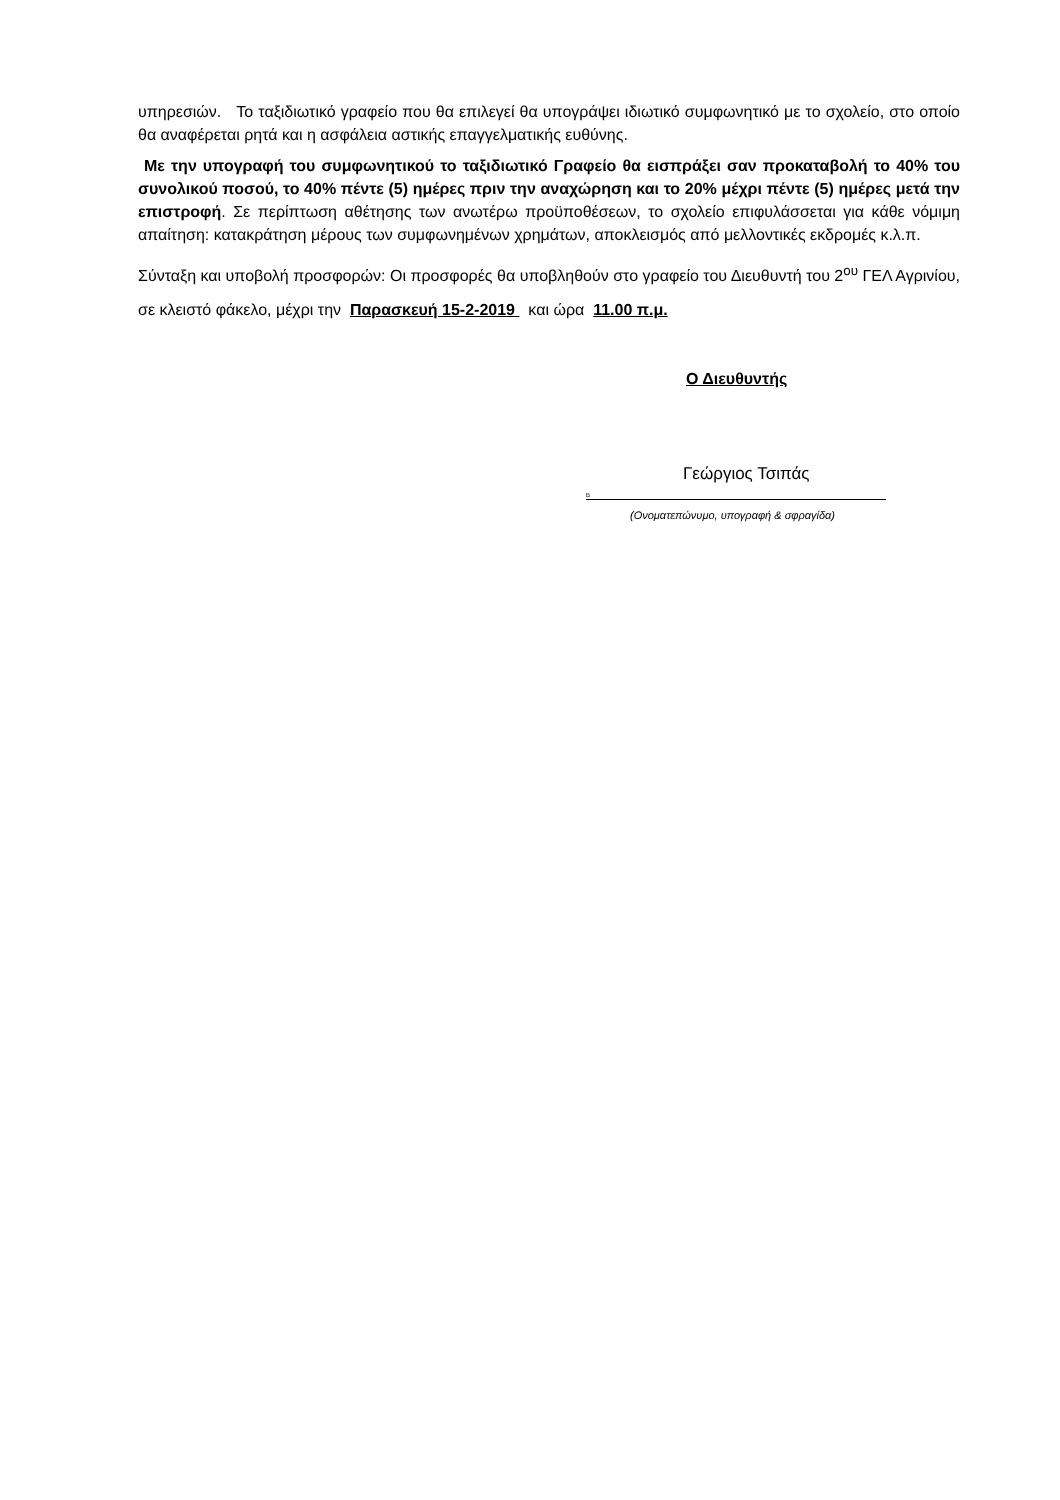υπηρεσιών. Το ταξιδιωτικό γραφείο που θα επιλεγεί θα υπογράψει ιδιωτικό συμφωνητικό με το σχολείο, στο οποίο θα αναφέρεται ρητά και η ασφάλεια αστικής επαγγελματικής ευθύνης.
Με την υπογραφή του συμφωνητικού το ταξιδιωτικό Γραφείο θα εισπράξει σαν προκαταβολή το 40% του συνολικού ποσού, το 40% πέντε (5) ημέρες πριν την αναχώρηση και το 20% μέχρι πέντε (5) ημέρες μετά την επιστροφή. Σε περίπτωση αθέτησης των ανωτέρω προϋποθέσεων, το σχολείο επιφυλάσσεται για κάθε νόμιμη απαίτηση: κατακράτηση μέρους των συμφωνημένων χρημάτων, αποκλεισμός από μελλοντικές εκδρομές κ.λ.π.
Σύνταξη και υποβολή προσφορών: Οι προσφορές θα υποβληθούν στο γραφείο του Διευθυντή του 2<sup>ου</sup> ΓΕΛ Αγρινίου, σε κλειστό φάκελο, μέχρι την Παρασκευή 15-2-2019 και ώρα 11.00 π.μ.
Ο Διευθυντής
Γεώργιος Τσιπάς
Β
(Ονοματεπώνυμο, υπογραφή & σφραγίδα)